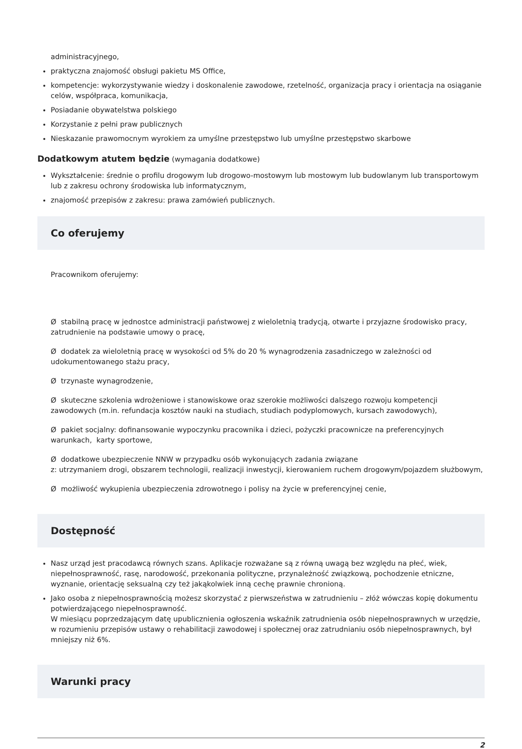administracyjnego,
praktyczna znajomość obsługi pakietu MS Office,
kompetencje: wykorzystywanie wiedzy i doskonalenie zawodowe, rzetelność, organizacja pracy i orientacja na osiąganie celów, współpraca, komunikacja,
Posiadanie obywatelstwa polskiego
Korzystanie z pełni praw publicznych
Nieskazanie prawomocnym wyrokiem za umyślne przestępstwo lub umyślne przestępstwo skarbowe
Dodatkowym atutem będzie (wymagania dodatkowe)
Wykształcenie: średnie o profilu drogowym lub drogowo-mostowym lub mostowym lub budowlanym lub transportowym lub z zakresu ochrony środowiska lub informatycznym,
znajomość przepisów z zakresu: prawa zamówień publicznych.
Co oferujemy
Pracownikom oferujemy:
Ø stabilną pracę w jednostce administracji państwowej z wieloletnią tradycją, otwarte i przyjazne środowisko pracy, zatrudnienie na podstawie umowy o pracę,
Ø dodatek za wieloletnią pracę w wysokości od 5% do 20 % wynagrodzenia zasadniczego w zależności od udokumentowanego stażu pracy,
Ø trzynaste wynagrodzenie,
Ø skuteczne szkolenia wdrożeniowe i stanowiskowe oraz szerokie możliwości dalszego rozwoju kompetencji zawodowych (m.in. refundacja kosztów nauki na studiach, studiach podyplomowych, kursach zawodowych),
Ø pakiet socjalny: dofinansowanie wypoczynku pracownika i dzieci, pożyczki pracownicze na preferencyjnych warunkach, karty sportowe,
Ø dodatkowe ubezpieczenie NNW w przypadku osób wykonujących zadania związane
z: utrzymaniem drogi, obszarem technologii, realizacji inwestycji, kierowaniem ruchem drogowym/pojazdem służbowym,
Ø możliwość wykupienia ubezpieczenia zdrowotnego i polisy na życie w preferencyjnej cenie,
Dostępność
Nasz urząd jest pracodawcą równych szans. Aplikacje rozważane są z równą uwagą bez względu na płeć, wiek, niepełnosprawność, rasę, narodowość, przekonania polityczne, przynależność związkową, pochodzenie etniczne, wyznanie, orientację seksualną czy też jakąkolwiek inną cechę prawnie chronioną.
Jako osoba z niepełnosprawnością możesz skorzystać z pierwszeństwa w zatrudnieniu – złóż wówczas kopię dokumentu potwierdzającego niepełnosprawność.
W miesiącu poprzedzającym datę upublicznienia ogłoszenia wskaźnik zatrudnienia osób niepełnosprawnych w urzędzie, w rozumieniu przepisów ustawy o rehabilitacji zawodowej i społecznej oraz zatrudnianiu osób niepełnosprawnych, był mniejszy niż 6%.
Warunki pracy
2